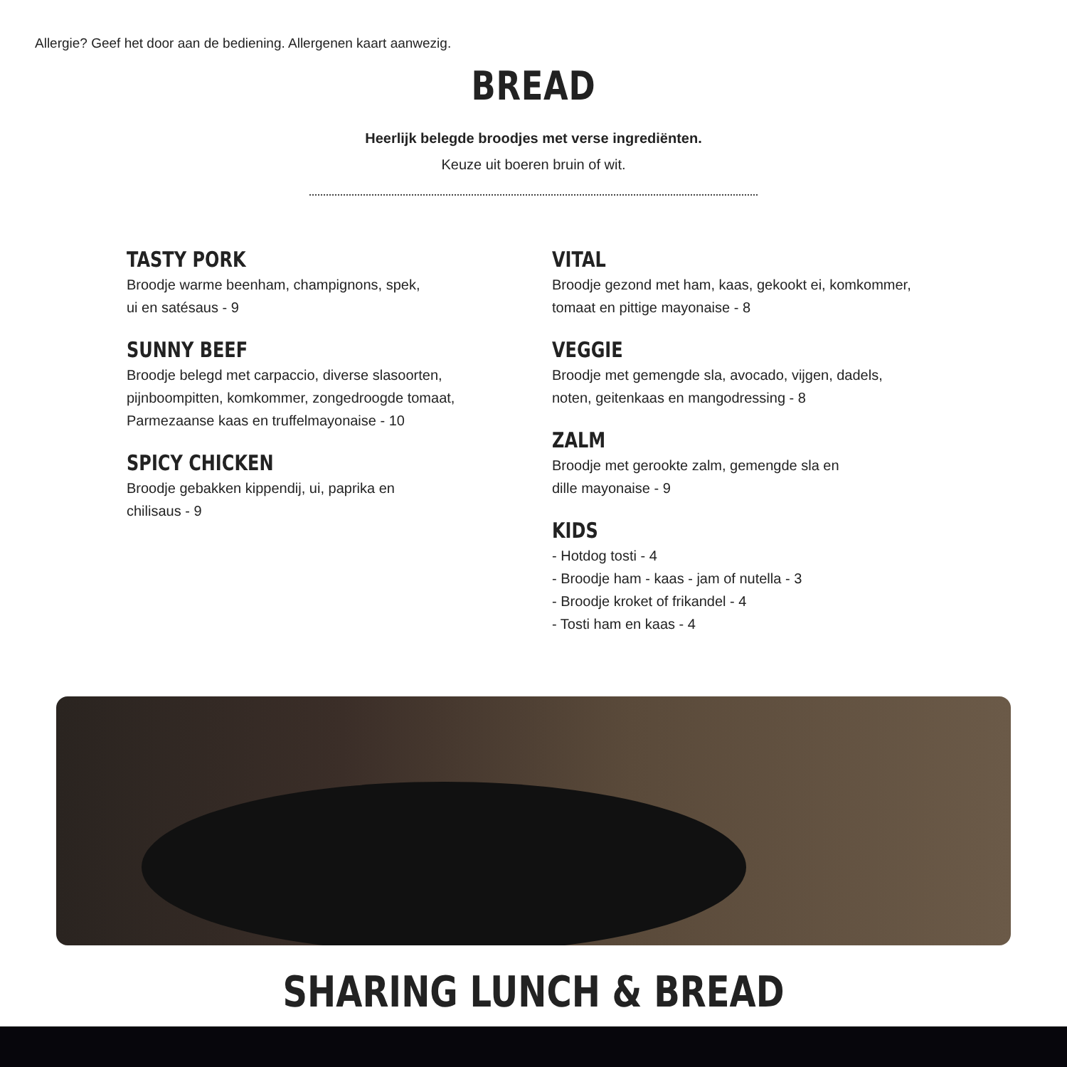Allergie? Geef het door aan de bediening. Allergenen kaart aanwezig.
BREAD
Heerlijk belegde broodjes met verse ingrediënten.
Keuze uit boeren bruin of wit.
TASTY PORK
Broodje warme beenham, champignons, spek,
ui en satésaus - 9
SUNNY BEEF
Broodje belegd met carpaccio, diverse slasoorten,
pijnboompitten, komkommer, zongedroogde tomaat,
Parmezaanse kaas en truffelmayonaise - 10
SPICY CHICKEN
Broodje gebakken kippendij, ui, paprika en
chilisaus - 9
VITAL
Broodje gezond met ham, kaas, gekookt ei, komkommer,
tomaat en pittige mayonaise - 8
VEGGIE
Broodje met gemengde sla, avocado, vijgen, dadels,
noten, geitenkaas en mangodressing - 8
ZALM
Broodje met gerookte zalm, gemengde sla en
dille mayonaise - 9
KIDS
- Hotdog tosti - 4
- Broodje ham - kaas - jam of nutella - 3
- Broodje kroket of frikandel - 4
- Tosti ham en kaas - 4
SHARING LUNCH & BREAD